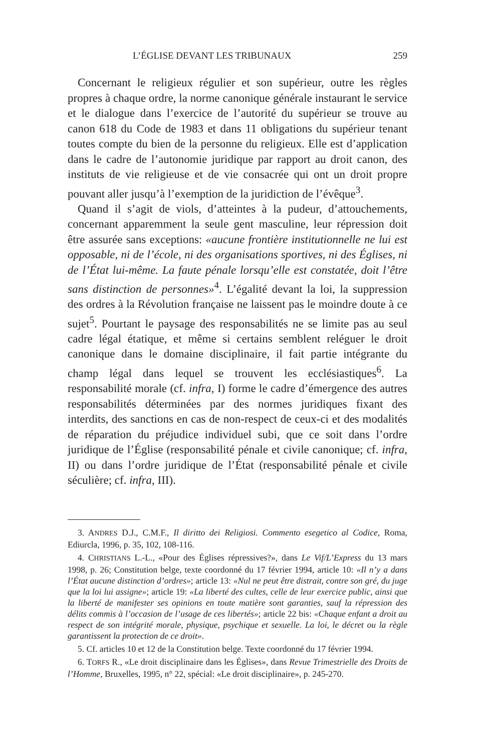L’ÉGLISE DEVANT LES TRIBUNAUX 259
Concernant le religieux régulier et son supérieur, outre les règles propres à chaque ordre, la norme canonique générale instaurant le service et le dialogue dans l’exercice de l’autorité du supérieur se trouve au canon 618 du Code de 1983 et dans 11 obligations du supérieur tenant toutes compte du bien de la personne du religieux. Elle est d’application dans le cadre de l’autonomie juridique par rapport au droit canon, des instituts de vie religieuse et de vie consacrée qui ont un droit propre pouvant aller jusqu’à l’exemption de la juridiction de l’évêque<sup>3</sup>.
Quand il s’agit de viols, d’atteintes à la pudeur, d’attouchements, concernant apparemment la seule gent masculine, leur répression doit être assurée sans exceptions: «aucune frontière institutionnelle ne lui est opposable, ni de l’école, ni des organisations sportives, ni des Églises, ni de l’État lui-même. La faute pénale lorsqu’elle est constatée, doit l’être sans distinction de personnes»<sup>4</sup>. L’égalité devant la loi, la suppression des ordres à la Révolution française ne laissent pas le moindre doute à ce sujet<sup>5</sup>. Pourtant le paysage des responsabilités ne se limite pas au seul cadre légal étatique, et même si certains semblent reléguer le droit canonique dans le domaine disciplinaire, il fait partie intégrante du champ légal dans lequel se trouvent les ecclésiastiques<sup>6</sup>. La responsabilité morale (cf. infra, I) forme le cadre d’émergence des autres responsabilités déterminées par des normes juridiques fixant des interdits, des sanctions en cas de non-respect de ceux-ci et des modalités de réparation du préjudice individuel subi, que ce soit dans l’ordre juridique de l’Église (responsabilité pénale et civile canonique; cf. infra, II) ou dans l’ordre juridique de l’État (responsabilité pénale et civile séculière; cf. infra, III).
3. ANDRES D.J., C.M.F., Il diritto dei Religiosi. Commento esegetico al Codice, Roma, Ediurcla, 1996, p. 35, 102, 108-116.
4. CHRISTIANS L.-L., «Pour des Églises répressives?», dans Le Vif/L’Express du 13 mars 1998, p. 26; Constitution belge, texte coordonné du 17 février 1994, article 10: «Il n’y a dans l’État aucune distinction d’ordres»; article 13: «Nul ne peut être distrait, contre son gré, du juge que la loi lui assigne»; article 19: «La liberté des cultes, celle de leur exercice public, ainsi que la liberté de manifester ses opinions en toute matière sont garanties, sauf la répression des délits commis à l’occasion de l’usage de ces libertés»; article 22 bis: «Chaque enfant a droit au respect de son intégrité morale, physique, psychique et sexuelle. La loi, le décret ou la règle garantissent la protection de ce droit».
5. Cf. articles 10 et 12 de la Constitution belge. Texte coordonné du 17 février 1994.
6. TORFS R., «Le droit disciplinaire dans les Églises», dans Revue Trimestrielle des Droits de l’Homme, Bruxelles, 1995, n° 22, spécial: «Le droit disciplinaire», p. 245-270.